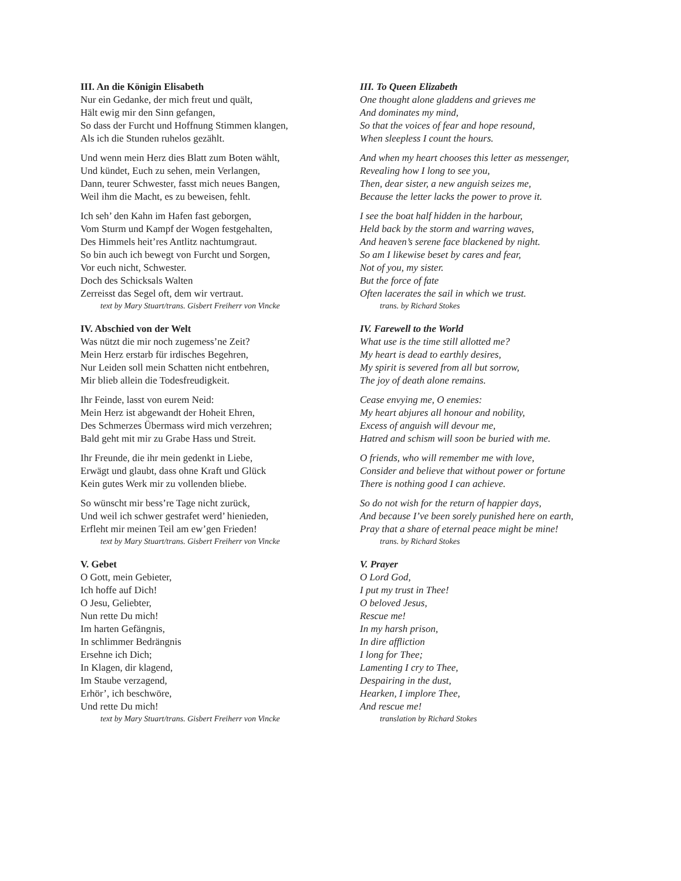III. An die Königin Elisabeth
Nur ein Gedanke, der mich freut und quält,
Hält ewig mir den Sinn gefangen,
So dass der Furcht und Hoffnung Stimmen klangen,
Als ich die Stunden ruhelos gezählt.
Und wenn mein Herz dies Blatt zum Boten wählt,
Und kündet, Euch zu sehen, mein Verlangen,
Dann, teurer Schwester, fasst mich neues Bangen,
Weil ihm die Macht, es zu beweisen, fehlt.
Ich seh’ den Kahn im Hafen fast geborgen,
Vom Sturm und Kampf der Wogen festgehalten,
Des Himmels heit’res Antlitz nachtumgraut.
So bin auch ich bewegt von Furcht und Sorgen,
Vor euch nicht, Schwester.
Doch des Schicksals Walten
Zerreisst das Segel oft, dem wir vertraut.
text by Mary Stuart/trans. Gisbert Freiherr von Vincke
IV. Abschied von der Welt
Was nützt die mir noch zugemess’ne Zeit?
Mein Herz erstarb für irdisches Begehren,
Nur Leiden soll mein Schatten nicht entbehren,
Mir blieb allein die Todesfreudigkeit.
Ihr Feinde, lasst von eurem Neid:
Mein Herz ist abgewandt der Hoheit Ehren,
Des Schmerzes Übermass wird mich verzehren;
Bald geht mit mir zu Grabe Hass und Streit.
Ihr Freunde, die ihr mein gedenkt in Liebe,
Erwägt und glaubt, dass ohne Kraft und Glück
Kein gutes Werk mir zu vollenden bliebe.
So wünscht mir bess’re Tage nicht zurück,
Und weil ich schwer gestrafet werd’ hienieden,
Erfleht mir meinen Teil am ew’gen Frieden!
text by Mary Stuart/trans. Gisbert Freiherr von Vincke
V. Gebet
O Gott, mein Gebieter,
Ich hoffe auf Dich!
O Jesu, Geliebter,
Nun rette Du mich!
Im harten Gefängnis,
In schlimmer Bedrängnis
Ersehne ich Dich;
In Klagen, dir klagend,
Im Staube verzagend,
Erhör’, ich beschwöre,
Und rette Du mich!
text by Mary Stuart/trans. Gisbert Freiherr von Vincke
III. To Queen Elizabeth
One thought alone gladdens and grieves me
And dominates my mind,
So that the voices of fear and hope resound,
When sleepless I count the hours.
And when my heart chooses this letter as messenger,
Revealing how I long to see you,
Then, dear sister, a new anguish seizes me,
Because the letter lacks the power to prove it.
I see the boat half hidden in the harbour,
Held back by the storm and warring waves,
And heaven’s serene face blackened by night.
So am I likewise beset by cares and fear,
Not of you, my sister.
But the force of fate
Often lacerates the sail in which we trust.
trans. by Richard Stokes
IV. Farewell to the World
What use is the time still allotted me?
My heart is dead to earthly desires,
My spirit is severed from all but sorrow,
The joy of death alone remains.
Cease envying me, O enemies:
My heart abjures all honour and nobility,
Excess of anguish will devour me,
Hatred and schism will soon be buried with me.
O friends, who will remember me with love,
Consider and believe that without power or fortune
There is nothing good I can achieve.
So do not wish for the return of happier days,
And because I’ve been sorely punished here on earth,
Pray that a share of eternal peace might be mine!
trans. by Richard Stokes
V. Prayer
O Lord God,
I put my trust in Thee!
O beloved Jesus,
Rescue me!
In my harsh prison,
In dire affliction
I long for Thee;
Lamenting I cry to Thee,
Despairing in the dust,
Hearken, I implore Thee,
And rescue me!
translation by Richard Stokes